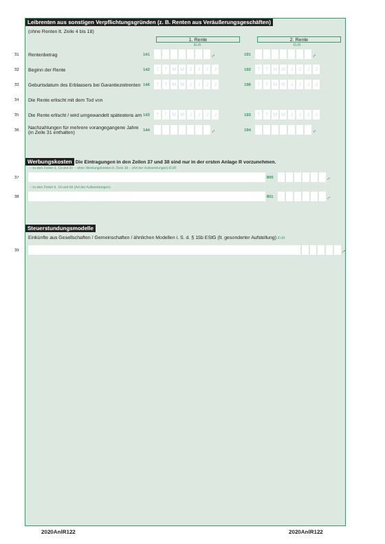Leibrenten aus sonstigen Verpflichtungsgründen (z. B. Renten aus Veräußerungsgeschäften)
(ohne Renten lt. Zeile 4 bis 18)
1. Rente 2. Rente
EUR EUR
31 Rentenbetrag 141 ,- 191 ,-
32 Beginn der Rente 142 TTMMJJJJ 192 TTMMJJJJ
33 Geburtsdatum des Erblassers bei Garantiezeitrenten 146 TTMMJJJJ 196 TTMMJJJJ
34 Die Rente erlischt mit dem Tod von
35 Die Rente erlischt / wird umgewandelt spätestens am 143 TTMMJJJJ 193 TTMMJJJJ
36 Nachzahlungen für mehrere vorangegangene Jahre
(in Zeile 31 enthalten) 144 ,- 194 ,-
Werbungskosten Die Eintragungen in den Zeilen 37 und 38 sind nur in der ersten Anlage R vorzunehmen.
– zu den Zeilen 4, 13 und 31 – ohne Werbungskosten lt. Zeile 38 – (Art der Aufwendungen) EUR
37 800 ,-
– zu den Zeilen 9, 18 und 36 (Art der Aufwendungen)
38 801 ,-
Steuerstundungsmodelle
Einkünfte aus Gesellschaften / Gemeinschaften / ähnlichen Modellen i. S. d. § 15b EStG (lt. gesonderter Aufstellung) EUR
39 ,-
2020AnlR122 2020AnlR122